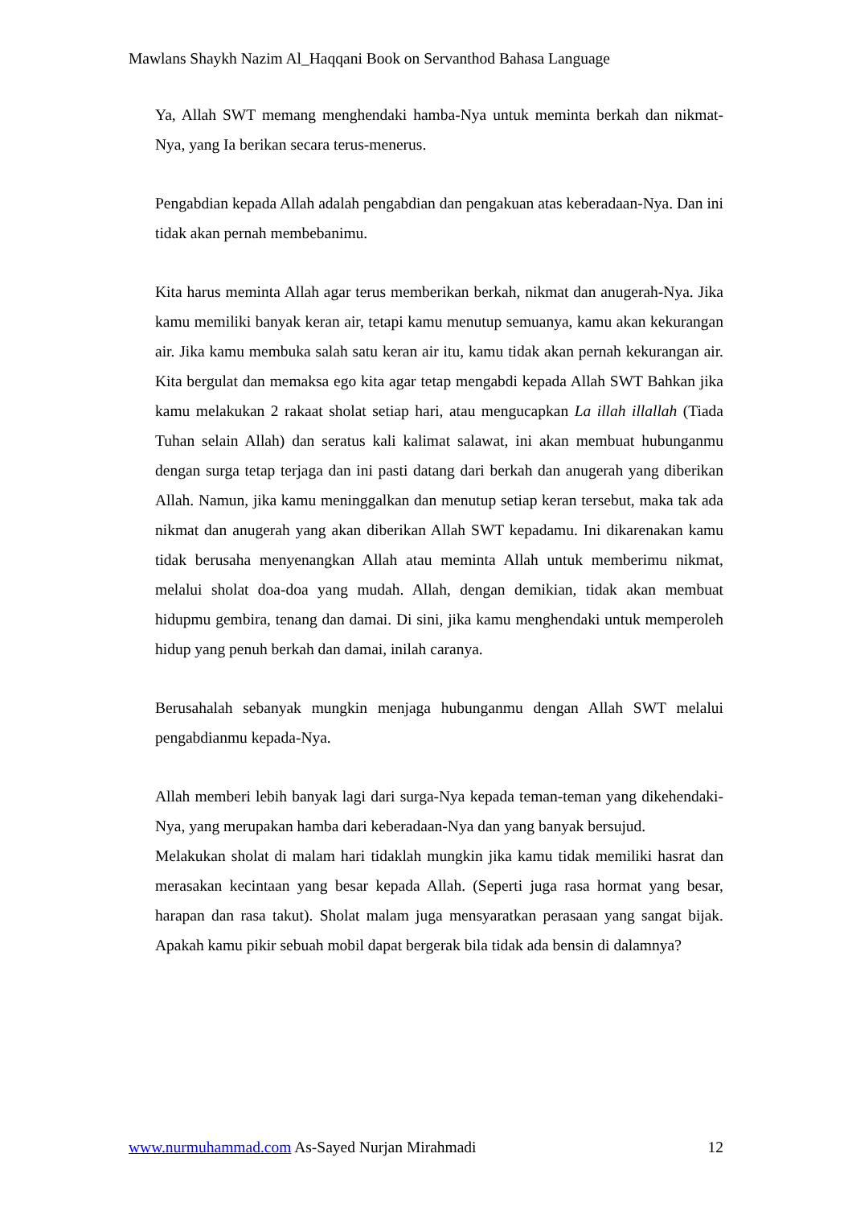Mawlans Shaykh Nazim Al_Haqqani Book on Servanthod Bahasa Language
Ya, Allah SWT memang menghendaki hamba-Nya untuk meminta berkah dan nikmat-Nya, yang Ia berikan secara terus-menerus.
Pengabdian kepada Allah adalah pengabdian dan pengakuan atas keberadaan-Nya. Dan ini tidak akan pernah membebanimu.
Kita harus meminta Allah agar terus memberikan berkah, nikmat dan anugerah-Nya. Jika kamu memiliki banyak keran air, tetapi kamu menutup semuanya, kamu akan kekurangan air. Jika kamu membuka salah satu keran air itu, kamu tidak akan pernah kekurangan air. Kita bergulat dan memaksa ego kita agar tetap mengabdi kepada Allah SWT Bahkan jika kamu melakukan 2 rakaat sholat setiap hari, atau mengucapkan La illah illallah (Tiada Tuhan selain Allah) dan seratus kali kalimat salawat, ini akan membuat hubunganmu dengan surga tetap terjaga dan ini pasti datang dari berkah dan anugerah yang diberikan Allah. Namun, jika kamu meninggalkan dan menutup setiap keran tersebut, maka tak ada nikmat dan anugerah yang akan diberikan Allah SWT kepadamu. Ini dikarenakan kamu tidak berusaha menyenangkan Allah atau meminta Allah untuk memberimu nikmat, melalui sholat doa-doa yang mudah. Allah, dengan demikian, tidak akan membuat hidupmu gembira, tenang dan damai. Di sini, jika kamu menghendaki untuk memperoleh hidup yang penuh berkah dan damai, inilah caranya.
Berusahalah sebanyak mungkin menjaga hubunganmu dengan Allah SWT melalui pengabdianmu kepada-Nya.
Allah memberi lebih banyak lagi dari surga-Nya kepada teman-teman yang dikehendaki-Nya, yang merupakan hamba dari keberadaan-Nya dan yang banyak bersujud.
Melakukan sholat di malam hari tidaklah mungkin jika kamu tidak memiliki hasrat dan merasakan kecintaan yang besar kepada Allah. (Seperti juga rasa hormat yang besar, harapan dan rasa takut). Sholat malam juga mensyaratkan perasaan yang sangat bijak. Apakah kamu pikir sebuah mobil dapat bergerak bila tidak ada bensin di dalamnya?
www.nurmuhammad.com As-Sayed Nurjan Mirahmadi 12